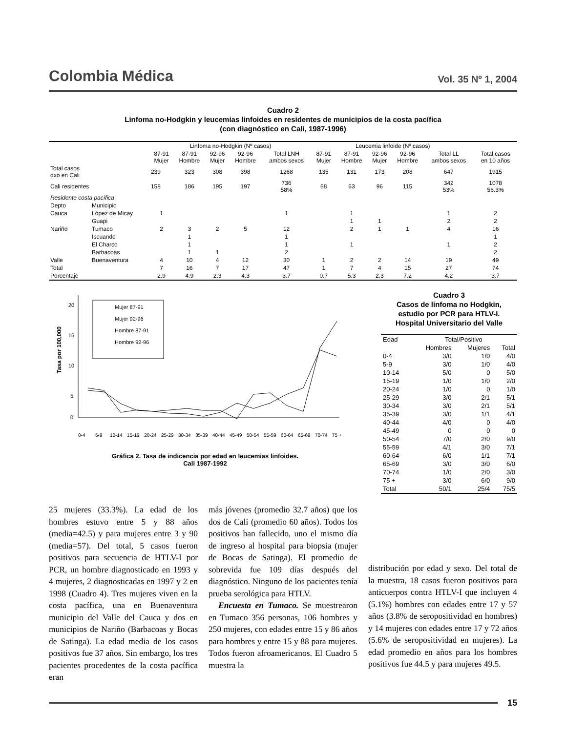Colombia Médica
Vol. 35 Nº 1, 2004
Cuadro 2
Linfoma no-Hodgkin y leucemias linfoides en residentes de municipios de la costa pacífica
(con diagnóstico en Cali, 1987-1996)
| | | Linfoma no-Hodgkin (Nº casos) | | | | | Leucemia linfoide (Nº casos) | | | | | |
| --- | --- | --- | --- | --- | --- | --- | --- | --- | --- | --- | --- | --- |
| | | 87-91 Mujer | 87-91 Hombre | 92-96 Mujer | 92-96 Hombre | Total LNH ambos sexos | 87-91 Mujer | 87-91 Hombre | 92-96 Mujer | 92-96 Hombre | Total LL ambos sexos | Total casos en 10 años |
| Total casos dxo en Cali | | 239 | 323 | 308 | 398 | 1268 | 135 | 131 | 173 | 208 | 647 | 1915 |
| Cali residentes | | 158 | 186 | 195 | 197 | 736 58% | 68 | 63 | 96 | 115 | 342 53% | 1078 56.3% |
| Residente costa pacífica | | | | | | | | | | | | |
| Depto | Municipio | | | | | | | | | | | |
| Cauca | López de Micay | 1 | | | | 1 | | 1 | | | 1 | 2 |
| | Guapi | | | | | | | 1 | 1 | | 2 | 2 |
| Nariño | Tumaco | 2 | 3 | 2 | 5 | 12 | | 2 | 1 | 1 | 4 | 16 |
| | Iscuande | | 1 | | | 1 | | | | | | 1 |
| | El Charco | | 1 | | | 1 | | 1 | | | 1 | 2 |
| | Barbacoas | | 1 | 1 | | 2 | | | | | | 2 |
| Valle | Buenaventura | 4 | 10 | 4 | 12 | 30 | 1 | 2 | 2 | 14 | 19 | 49 |
| Total | | 7 | 16 | 7 | 17 | 47 | 1 | 7 | 4 | 15 | 27 | 74 |
| Porcentaje | | 2.9 | 4.9 | 2.3 | 4.3 | 3.7 | 0.7 | 5.3 | 2.3 | 7.2 | 4.2 | 3.7 |
20
15
10
5
0
Tasa por 100,000
Mujer 87-91
Mujer 92-96
Hombre 87-91
Hombre 92-96
0-4
5-9
10-14
15-19
20-24
25-29
30-34
35-39
40-44
45-49
50-54
55-59
60-64
65-69
70-74
75 +
Gráfica 2. Tasa de indicencia por edad en leucemias linfoides.
Cali 1987-1992
Cuadro 3
Casos de linfoma no Hodgkin,
estudio por PCR para HTLV-I.
Hospital Universitario del Valle
| Edad | Total/Positivo | | |
| --- | --- | --- | --- |
| | Hombres | Mujeres | Total |
| 0-4 | 3/0 | 1/0 | 4/0 |
| 5-9 | 3/0 | 1/0 | 4/0 |
| 10-14 | 5/0 | 0 | 5/0 |
| 15-19 | 1/0 | 1/0 | 2/0 |
| 20-24 | 1/0 | 0 | 1/0 |
| 25-29 | 3/0 | 2/1 | 5/1 |
| 30-34 | 3/0 | 2/1 | 5/1 |
| 35-39 | 3/0 | 1/1 | 4/1 |
| 40-44 | 4/0 | 0 | 4/0 |
| 45-49 | 0 | 0 | 0 |
| 50-54 | 7/0 | 2/0 | 9/0 |
| 55-59 | 4/1 | 3/0 | 7/1 |
| 60-64 | 6/0 | 1/1 | 7/1 |
| 65-69 | 3/0 | 3/0 | 6/0 |
| 70-74 | 1/0 | 2/0 | 3/0 |
| 75 + | 3/0 | 6/0 | 9/0 |
| Total | 50/1 | 25/4 | 75/5 |
25 mujeres (33.3%). La edad de los hombres estuvo entre 5 y 88 años (media=42.5) y para mujeres entre 3 y 90 (media=57). Del total, 5 casos fueron positivos para secuencia de HTLV-I por PCR, un hombre diagnosticado en 1993 y 4 mujeres, 2 diagnosticadas en 1997 y 2 en 1998 (Cuadro 4). Tres mujeres viven en la costa pacífica, una en Buenaventura municipio del Valle del Cauca y dos en municipios de Nariño (Barbacoas y Bocas de Satinga). La edad media de los casos positivos fue 37 años. Sin embargo, los tres pacientes procedentes de la costa pacífica eran
más jóvenes (promedio 32.7 años) que los dos de Cali (promedio 60 años). Todos los positivos han fallecido, uno el mismo día de ingreso al hospital para biopsia (mujer de Bocas de Satinga). El promedio de sobrevida fue 109 días después del diagnóstico. Ninguno de los pacientes tenía prueba serológica para HTLV.
Encuesta en Tumaco. Se muestrearon en Tumaco 356 personas, 106 hombres y 250 mujeres, con edades entre 15 y 86 años para hombres y entre 15 y 88 para mujeres. Todos fueron afroamericanos. El Cuadro 5 muestra la
distribución por edad y sexo. Del total de la muestra, 18 casos fueron positivos para anticuerpos contra HTLV-I que incluyen 4 (5.1%) hombres con edades entre 17 y 57 años (3.8% de seropositividad en hombres) y 14 mujeres con edades entre 17 y 72 años (5.6% de seropositividad en mujeres). La edad promedio en años para los hombres positivos fue 44.5 y para mujeres 49.5.
15